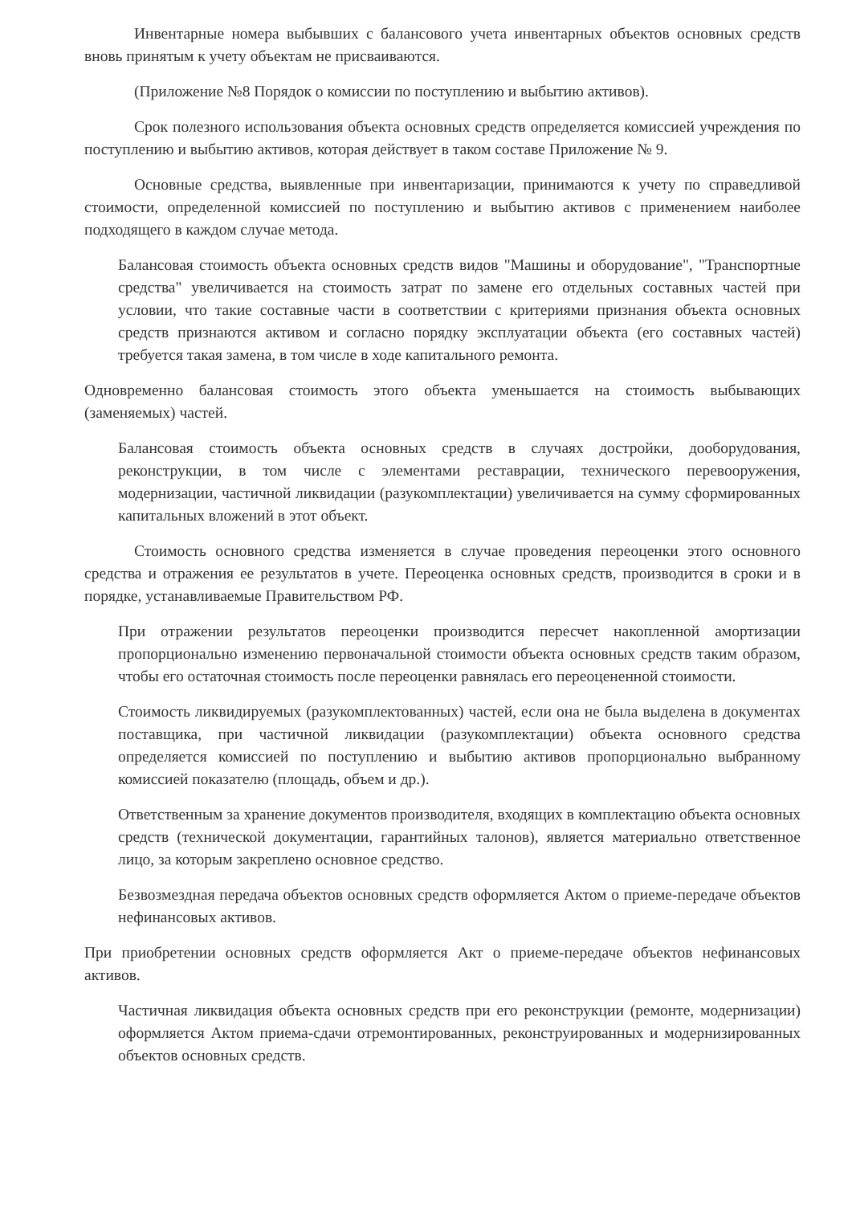Инвентарные номера выбывших с балансового учета инвентарных объектов основных средств вновь принятым к учету объектам не присваиваются.
(Приложение №8 Порядок о комиссии по поступлению и выбытию активов).
Срок полезного использования объекта основных средств определяется комиссией учреждения по поступлению и выбытию активов, которая действует в таком составе Приложение № 9.
Основные средства, выявленные при инвентаризации, принимаются к учету по справедливой стоимости, определенной комиссией по поступлению и выбытию активов с применением наиболее подходящего в каждом случае метода.
Балансовая стоимость объекта основных средств видов "Машины и оборудование", "Транспортные средства" увеличивается на стоимость затрат по замене его отдельных составных частей при условии, что такие составные части в соответствии с критериями признания объекта основных средств признаются активом и согласно порядку эксплуатации объекта (его составных частей) требуется такая замена, в том числе в ходе капитального ремонта.
Одновременно балансовая стоимость этого объекта уменьшается на стоимость выбывающих (заменяемых) частей.
Балансовая стоимость объекта основных средств в случаях достройки, дооборудования, реконструкции, в том числе с элементами реставрации, технического перевооружения, модернизации, частичной ликвидации (разукомплектации) увеличивается на сумму сформированных капитальных вложений в этот объект.
Стоимость основного средства изменяется в случае проведения переоценки этого основного средства и отражения ее результатов в учете. Переоценка основных средств, производится в сроки и в порядке, устанавливаемые Правительством РФ.
При отражении результатов переоценки производится пересчет накопленной амортизации пропорционально изменению первоначальной стоимости объекта основных средств таким образом, чтобы его остаточная стоимость после переоценки равнялась его переоцененной стоимости.
Стоимость ликвидируемых (разукомплектованных) частей, если она не была выделена в документах поставщика, при частичной ликвидации (разукомплектации) объекта основного средства определяется комиссией по поступлению и выбытию активов пропорционально выбранному комиссией показателю (площадь, объем и др.).
Ответственным за хранение документов производителя, входящих в комплектацию объекта основных средств (технической документации, гарантийных талонов), является материально ответственное лицо, за которым закреплено основное средство.
Безвозмездная передача объектов основных средств оформляется Актом о приеме-передаче объектов нефинансовых активов.
При приобретении основных средств оформляется Акт о приеме-передаче объектов нефинансовых активов.
Частичная ликвидация объекта основных средств при его реконструкции (ремонте, модернизации) оформляется Актом приема-сдачи отремонтированных, реконструированных и модернизированных объектов основных средств.